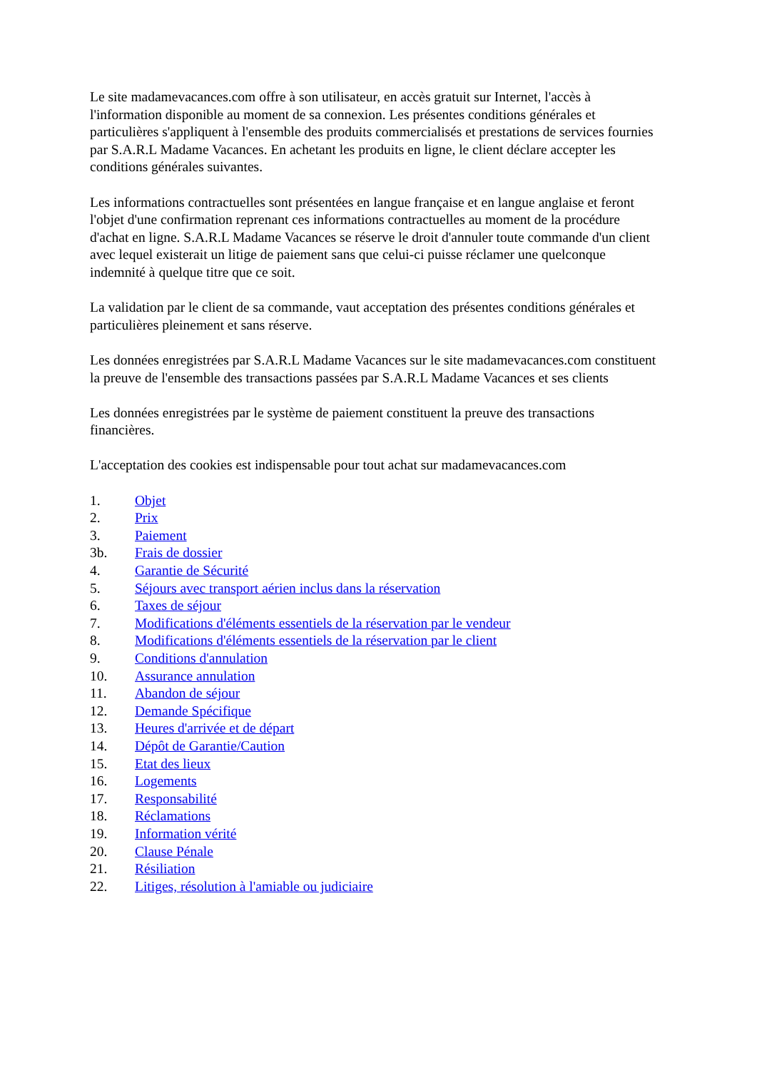Le site madamevacances.com offre à son utilisateur, en accès gratuit sur Internet, l'accès à l'information disponible au moment de sa connexion. Les présentes conditions générales et particulières s'appliquent à l'ensemble des produits commercialisés et prestations de services fournies par S.A.R.L Madame Vacances. En achetant les produits en ligne, le client déclare accepter les conditions générales suivantes.
Les informations contractuelles sont présentées en langue française et en langue anglaise et feront l'objet d'une confirmation reprenant ces informations contractuelles au moment de la procédure d'achat en ligne. S.A.R.L Madame Vacances se réserve le droit d'annuler toute commande d'un client avec lequel existerait un litige de paiement sans que celui-ci puisse réclamer une quelconque indemnité à quelque titre que ce soit.
La validation par le client de sa commande, vaut acceptation des présentes conditions générales et particulières pleinement et sans réserve.
Les données enregistrées par S.A.R.L Madame Vacances sur le site madamevacances.com constituent la preuve de l'ensemble des transactions passées par S.A.R.L Madame Vacances et ses clients
Les données enregistrées par le système de paiement constituent la preuve des transactions financières.
L'acceptation des cookies est indispensable pour tout achat sur madamevacances.com
1. Objet
2. Prix
3. Paiement
3b. Frais de dossier
4. Garantie de Sécurité
5. Séjours avec transport aérien inclus dans la réservation
6. Taxes de séjour
7. Modifications d'éléments essentiels de la réservation par le vendeur
8. Modifications d'éléments essentiels de la réservation par le client
9. Conditions d'annulation
10. Assurance annulation
11. Abandon de séjour
12. Demande Spécifique
13. Heures d'arrivée et de départ
14. Dépôt de Garantie/Caution
15. Etat des lieux
16. Logements
17. Responsabilité
18. Réclamations
19. Information vérité
20. Clause Pénale
21. Résiliation
22. Litiges, résolution à l'amiable ou judiciaire